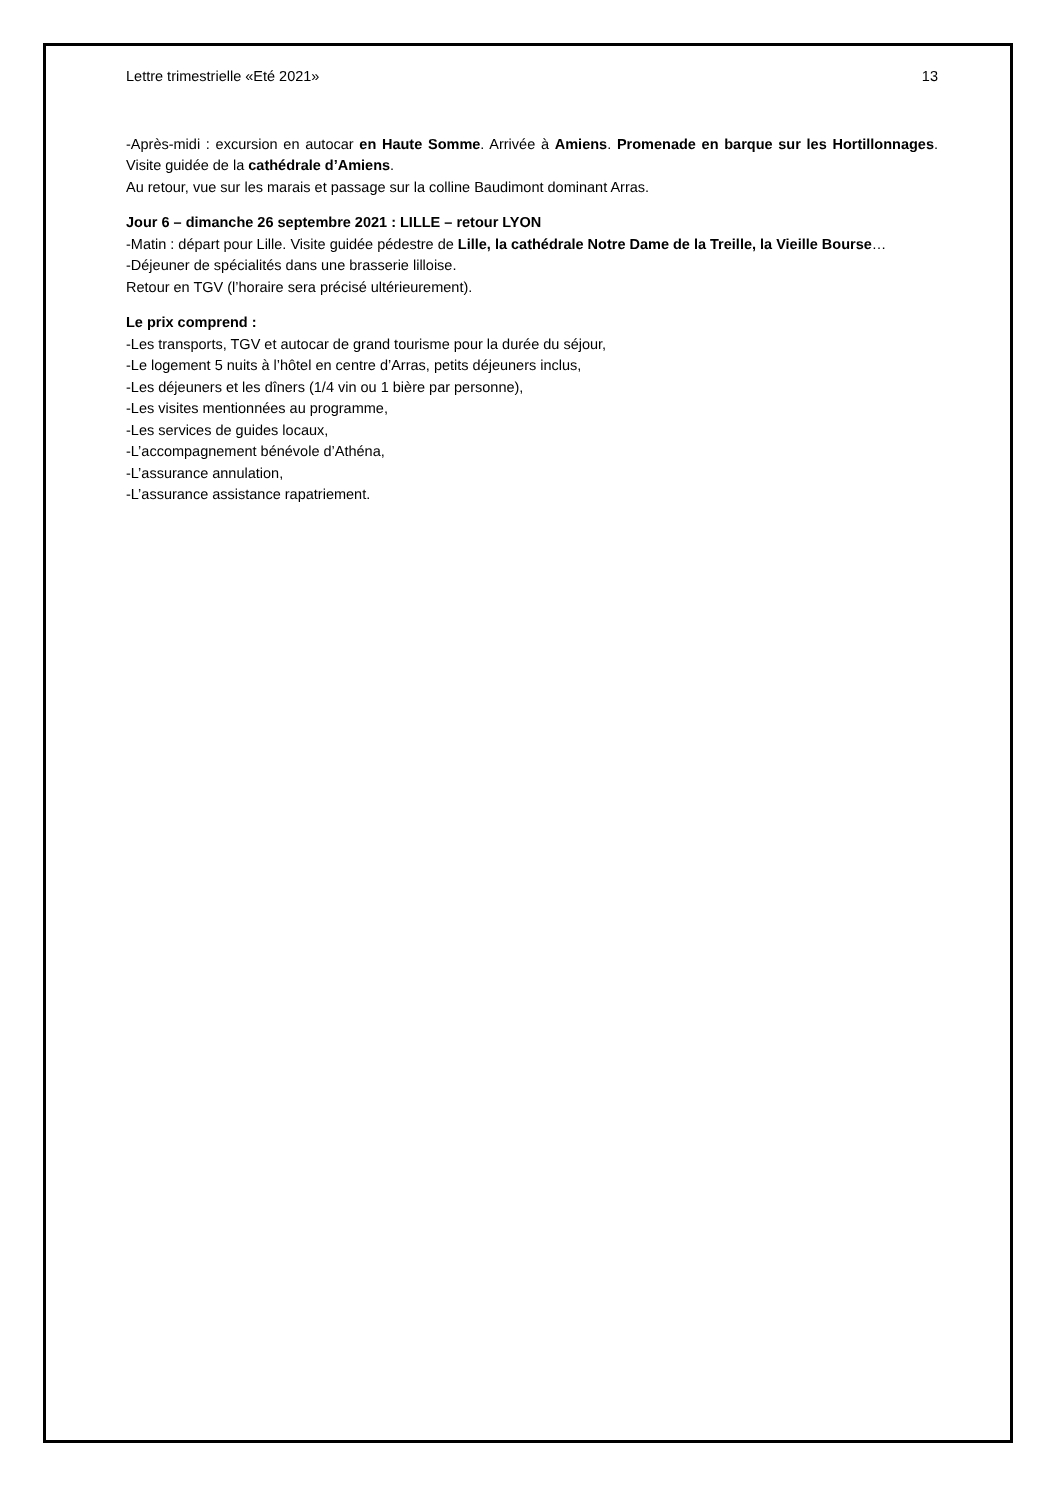Lettre trimestrielle «Eté 2021» 13
-Après-midi : excursion en autocar en Haute Somme. Arrivée à Amiens. Promenade en barque sur les Hortillonnages. Visite guidée de la cathédrale d’Amiens.
Au retour, vue sur les marais et passage sur la colline Baudimont dominant Arras.
Jour 6 – dimanche 26 septembre 2021 : LILLE – retour LYON
-Matin : départ pour Lille. Visite guidée pédestre de Lille, la cathédrale Notre Dame de la Treille, la Vieille Bourse…
-Déjeuner de spécialités dans une brasserie lilloise.
Retour en TGV (l’horaire sera précisé ultérieurement).
Le prix comprend :
-Les transports, TGV et autocar de grand tourisme pour la durée du séjour,
-Le logement 5 nuits à l’hôtel en centre d’Arras, petits déjeuners inclus,
-Les déjeuners et les dîners (1/4 vin ou 1 bière par personne),
-Les visites mentionnées au programme,
-Les services de guides locaux,
-L’accompagnement bénévole d’Athéna,
-L’assurance annulation,
-L’assurance assistance rapatriement.